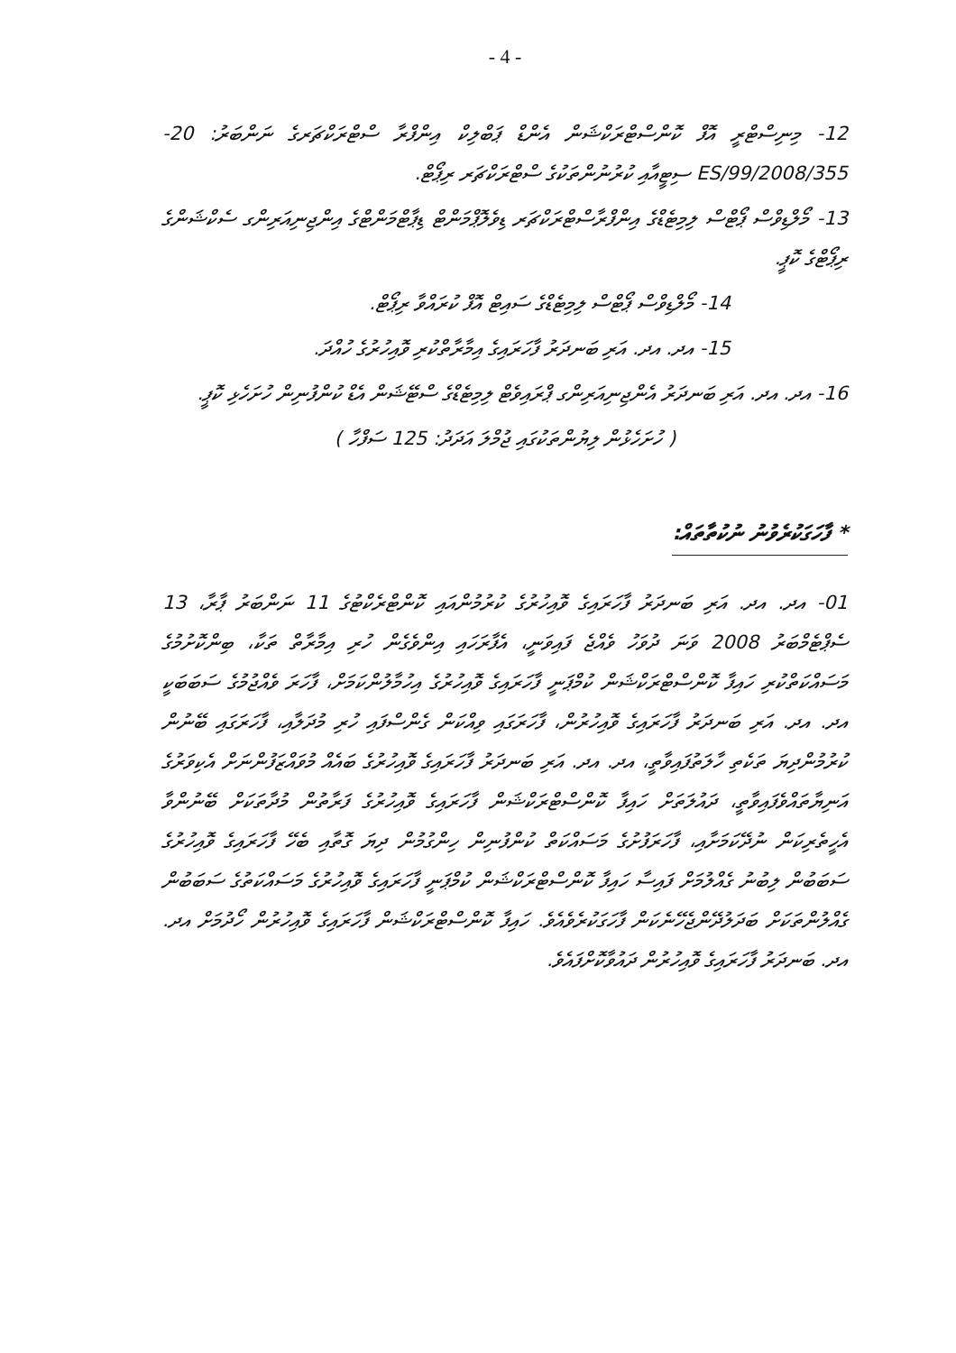- 4 -
12- މިނިސްޓްރީ އޮފް ކޮންސްޓްރަކްޝަން އެންޑް ޕަބްލިކް އިންފްރާ ސްޓްރަކްޗަރގެ ނަންބަރު: 20-ES/99/2008/355 ސިޓީއާއި ކުރުނުންތަކުގެ ސްޓްރަކްޗަރ ރިޕޯޓް.
13- މޯލްޑިވްސް ޕޯޓްސް ލިމިޓެޑްގެ އިންފްރާސްޓްރަކްޗަރ ޑިވެލޮޕްމަންޓް ޑިޕާޓްމަންޓްގެ އިންޖިނިއަރިންގ ސެކްޝަންގެ ރިޕޯޓްގެ ކޮޕީ.
14- މޯލްޑިވްސް ޕޯޓްސް ލިމިޓެޑްގެ ސައިޓް އޮފް ކުރައްވާ ރިޕޯޓް.
15- އދ. އދ. އަރި ބަނދަރު ފާހަރައިގެ އިމާރާތްކުރި ވޮއިހުރުގެ ހުއްދަ.
16- އދ. އދ. އަރި ބަނދަރު އެންޖިނިއަރިންގ ޕްރައިވެޓް ލިމިޓެޑްގެ ސްޓޭޝަން އެޑް ކުންފުނިން ހުށަހެޅި ކޮޕީ.
( ހުށަހެޅުން ލިޔުންތަކުގައި ޖުމްލަ އަދަދު: 125 ސަފްހާ )
* ފާހަގަކުރެވުނު ނުކުތާތައް:
01- އދ. އދ. އަރި ބަނދަރު ފާހަރައިގެ ވޮއިހުރުގެ ކުރުމުންއައި ކޮންޓްރެކްޓުގެ 11 ނަންބަރު ޕާރާ، 13 ސެޕްޓެމްބަރު 2008 ވަނަ ދުވަހު ވެއްޖެ ފައިވަނީ، އެފާރަހައި އިންވެގެން ހުރި އިމާރާތް ތަކާ، ބިންކޮށުމުގެ މަސައްކަތްކުރި ހައިފާ ކޮންސްޓްރަކްޝަން ކުމްޕަނީ ފާހަރައިގެ ވޮއިހުރުގެ އިހުމާލުންކަމަށް، ފާހަރަ ވެއްޖުމުގެ ސަބަބަކީ އދ. އދ. އަރި ބަނދަރު ފާހަރައިގެ ވޮއިހުރުން، ފާހަރަގައި ވިއްކަން ގެންސްފައި ހުރި މުދަލާއި، ފާހަރަގައި ބޭނުން ކުރުމުންދިޔަ ތަކެތި ހާލަތުފައިވާތީ، އދ. އދ. އަރި ބަނދަރު ފާހަރައިގެ ވޮއިހުރުގެ ބައެއް މުވައްޒަފުންނަށް އެކިވަރުގެ އަނިޔާތައްވެފައިވާތީ، ދައުލަތަށް ހައިފާ ކޮންސްޓްރަކްޝަން ފާހަރައިގެ ވޮއިހުރުގެ ފަރާތުން މުދާތަކަށް ބޭނުންވާ އެހީތެރިކަން ނުދޭކަމަށާއި، ފާހަރަފުށުގެ މަސައްކަތް ކުންފުނިން ހިންގުމުން ދިޔަ ގޮތާއި ބެހޭ ފާހަރައިގެ ވޮއިހުރުގެ ސަބަބުން ލިބުނު ގެއްލުމަށް ފައިސާ ހައިފާ ކޮންސްޓްރަކްޝަން ކުމްޕަނީ ފާހަރައިގެ ވޮއިހުރުގެ މަސައްކަތުގެ ސަބަބުން ގެއްލުންތަކަށް ބަދަލުދޭންޖެހޭނެކަން ފާހަގަކުރެވެއެވެ. ހައިފާ ކޮންސްޓްރަކްޝަން ފާހަރައިގެ ވޮއިހުރުން ހޯދުމަށް އދ. އދ. ބަނދަރު ފާހަރައިގެ ވޮއިހުރުން ދައުވާކޮށްފައެވެ.